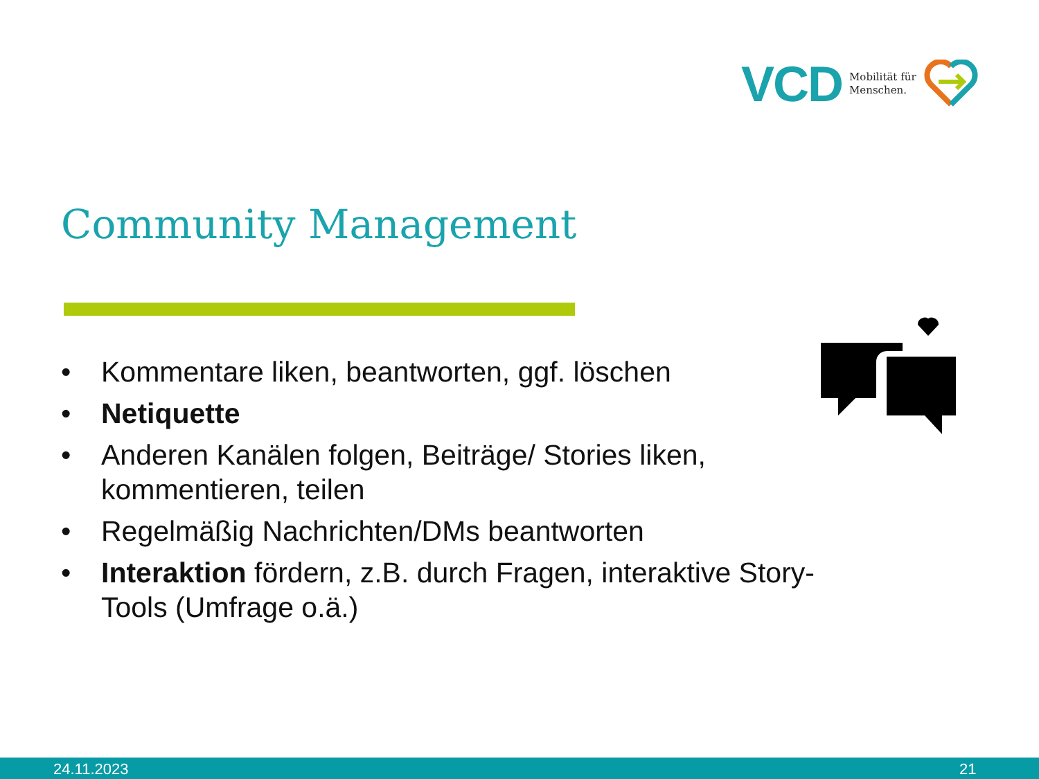VCD
Mobilität für
Menschen.
Community Management
• Kommentare liken, beantworten, ggf. löschen
• Netiquette
• Anderen Kanälen folgen, Beiträge/ Stories liken, kommentieren, teilen
• Regelmäßig Nachrichten/DMs beantworten
• Interaktion fördern, z.B. durch Fragen, interaktive Story-Tools (Umfrage o.ä.)
24.11.2023 21